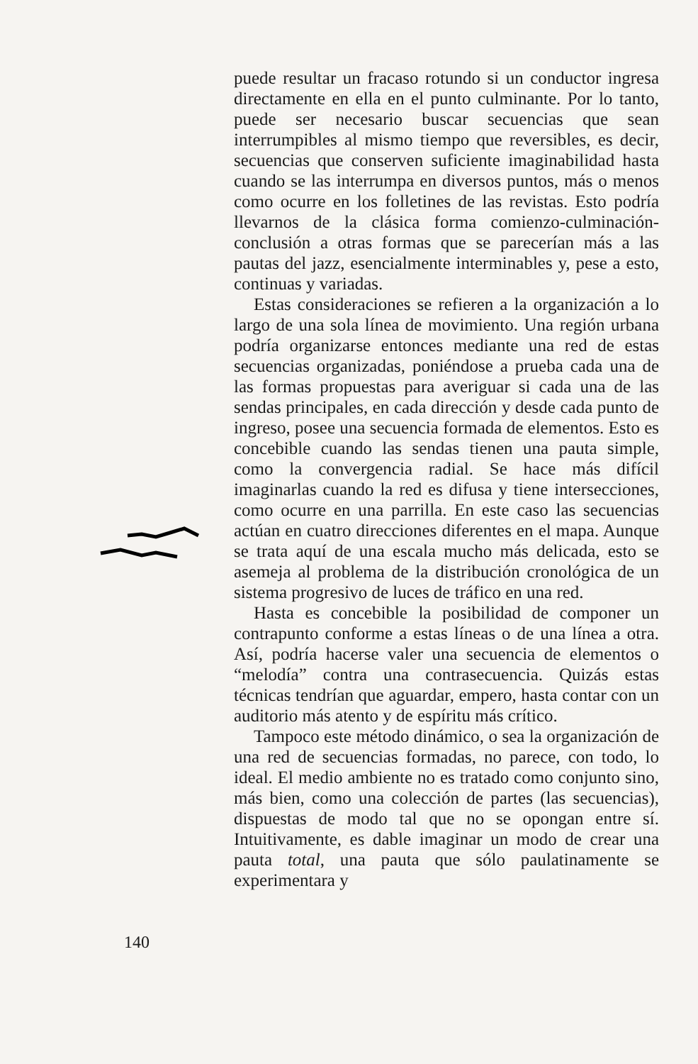puede resultar un fracaso rotundo si un conductor ingresa directamente en ella en el punto culminante. Por lo tanto, puede ser necesario buscar secuencias que sean interrumpibles al mismo tiempo que reversibles, es decir, secuencias que conserven suficiente imaginabilidad hasta cuando se las interrumpa en diversos puntos, más o menos como ocurre en los folletines de las revistas. Esto podría llevarnos de la clásica forma comienzo-culminación-conclusión a otras formas que se parecerían más a las pautas del jazz, esencialmente interminables y, pese a esto, continuas y variadas.
Estas consideraciones se refieren a la organización a lo largo de una sola línea de movimiento. Una región urbana podría organizarse entonces mediante una red de estas secuencias organizadas, poniéndose a prueba cada una de las formas propuestas para averiguar si cada una de las sendas principales, en cada dirección y desde cada punto de ingreso, posee una secuencia formada de elementos. Esto es concebible cuando las sendas tienen una pauta simple, como la convergencia radial. Se hace más difícil imaginarlas cuando la red es difusa y tiene intersecciones, como ocurre en una parrilla. En este caso las secuencias actúan en cuatro direcciones diferentes en el mapa. Aunque se trata aquí de una escala mucho más delicada, esto se asemeja al problema de la distribución cronológica de un sistema progresivo de luces de tráfico en una red.
Hasta es concebible la posibilidad de componer un contrapunto conforme a estas líneas o de una línea a otra. Así, podría hacerse valer una secuencia de elementos o “melodía” contra una contrasecuencia. Quizás estas técnicas tendrían que aguardar, empero, hasta contar con un auditorio más atento y de espíritu más crítico.
Tampoco este método dinámico, o sea la organización de una red de secuencias formadas, no parece, con todo, lo ideal. El medio ambiente no es tratado como conjunto sino, más bien, como una colección de partes (las secuencias), dispuestas de modo tal que no se opongan entre sí. Intuitivamente, es dable imaginar un modo de crear una pauta total, una pauta que sólo paulatinamente se experimentara y
140